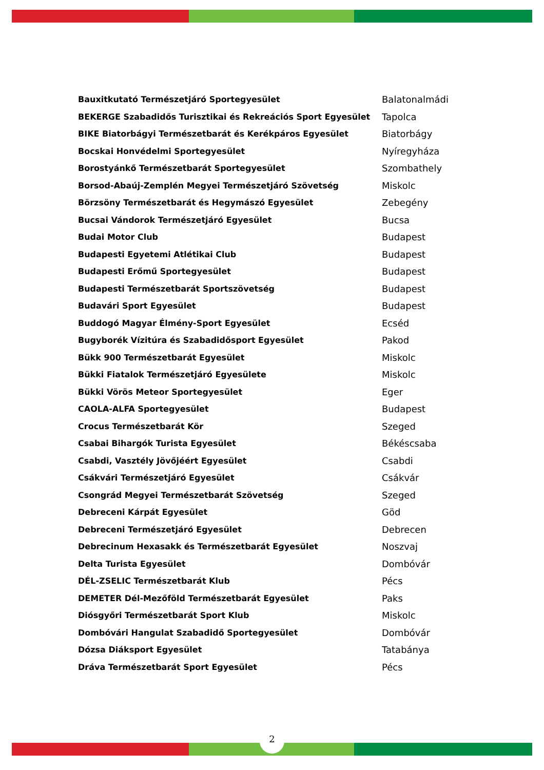| Bauxitkutató Természetjáró Sportegyesület | Balatonalmádi |
| BEKERGE Szabadidős Turisztikai és Rekreációs Sport Egyesület | Tapolca |
| BIKE Biatorbágyi Természetbarát és Kerékpáros Egyesület | Biatorbágy |
| Bocskai Honvédelmi Sportegyesület | Nyíregyháza |
| Borostyánkő Természetbarát Sportegyesület | Szombathely |
| Borsod-Abaúj-Zemplén Megyei Természetjáró Szövetség | Miskolc |
| Börzsöny Természetbarát és Hegymászó Egyesület | Zebegény |
| Bucsai Vándorok Természetjáró Egyesület | Bucsa |
| Budai Motor Club | Budapest |
| Budapesti Egyetemi Atlétikai Club | Budapest |
| Budapesti Erőmű Sportegyesület | Budapest |
| Budapesti Természetbarát Sportszövetség | Budapest |
| Budavári Sport Egyesület | Budapest |
| Buddogó Magyar Élmény-Sport Egyesület | Ecséd |
| Bugyborék Vízitúra és Szabadidősport Egyesület | Pakod |
| Bükk 900 Természetbarát Egyesület | Miskolc |
| Bükki Fiatalok Természetjáró Egyesülete | Miskolc |
| Bükki Vörös Meteor Sportegyesület | Eger |
| CAOLA-ALFA Sportegyesület | Budapest |
| Crocus Természetbarát Kör | Szeged |
| Csabai Bihargók Turista Egyesület | Békéscsaba |
| Csabdi, Vasztély Jövőjéért Egyesület | Csabdi |
| Csákvári Természetjáró Egyesület | Csákvár |
| Csongrád Megyei Természetbarát Szövetség | Szeged |
| Debreceni Kárpát Egyesület | Göd |
| Debreceni Természetjáró Egyesület | Debrecen |
| Debrecinum Hexasakk és Természetbarát Egyesület | Noszvaj |
| Delta Turista Egyesület | Dombóvár |
| DÉL-ZSELIC Természetbarát Klub | Pécs |
| DEMETER Dél-Mezőföld Természetbarát Egyesület | Paks |
| Diósgyőri Természetbarát Sport Klub | Miskolc |
| Dombóvári Hangulat Szabadidő Sportegyesület | Dombóvár |
| Dózsa Diáksport Egyesület | Tatabánya |
| Dráva Természetbarát Sport Egyesület | Pécs |
2